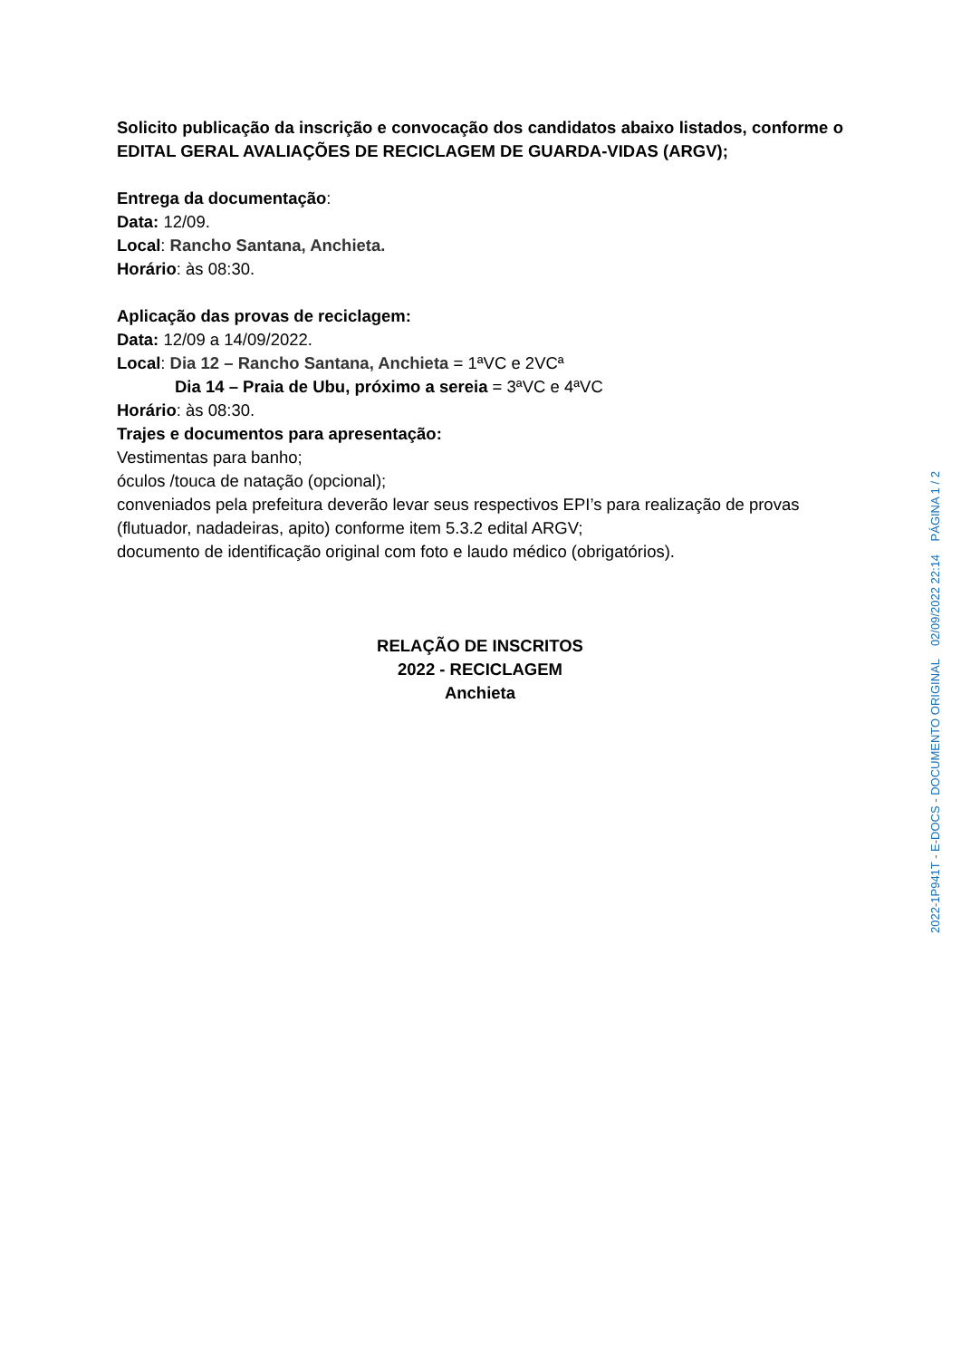Solicito publicação da inscrição e convocação dos candidatos abaixo listados, conforme o EDITAL GERAL AVALIAÇÕES DE RECICLAGEM DE GUARDA-VIDAS (ARGV);
Entrega da documentação:
Data: 12/09.
Local: Rancho Santana, Anchieta.
Horário: às 08:30.
Aplicação das provas de reciclagem:
Data: 12/09 a 14/09/2022.
Local: Dia 12 – Rancho Santana, Anchieta = 1ªVC e 2VCª
Dia 14 – Praia de Ubu, próximo a sereia = 3ªVC e 4ªVC
Horário: às 08:30.
Trajes e documentos para apresentação:
Vestimentas para banho;
óculos /touca de natação (opcional);
conveniados pela prefeitura deverão levar seus respectivos EPI’s para realização de provas (flutuador, nadadeiras, apito) conforme item 5.3.2 edital ARGV;
documento de identificação original com foto e laudo médico (obrigatórios).
RELAÇÃO DE INSCRITOS
2022 - RECICLAGEM
Anchieta
2022-1P941T - E-DOCS - DOCUMENTO ORIGINAL 02/09/2022 22:14 PÁGINA 1 / 2